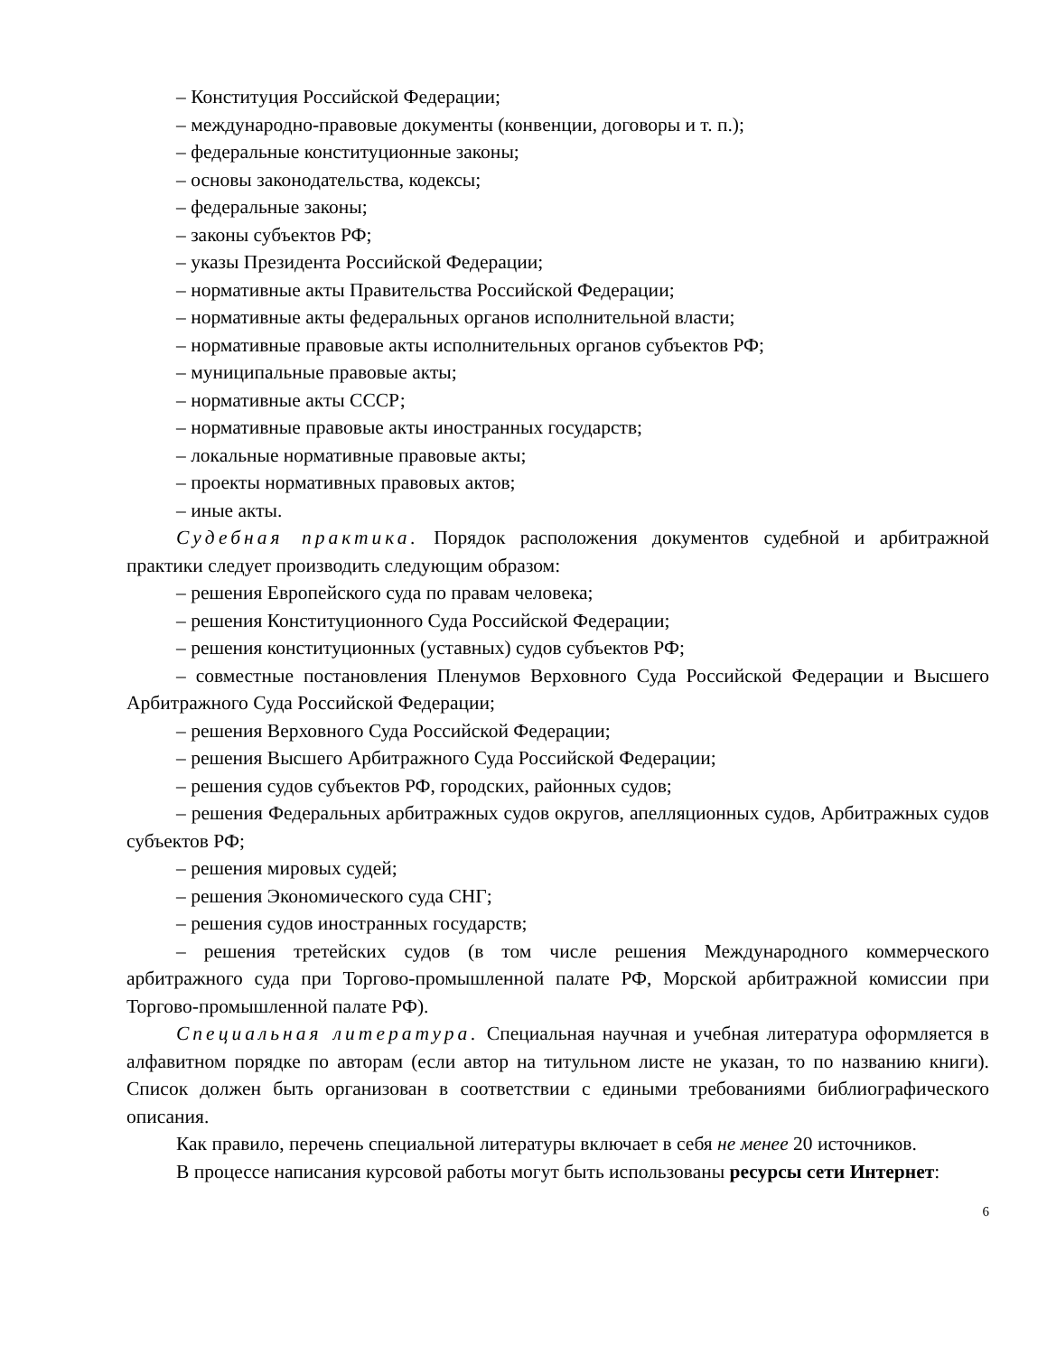– Конституция Российской Федерации;
– международно-правовые документы (конвенции, договоры и т. п.);
– федеральные конституционные законы;
– основы законодательства, кодексы;
– федеральные законы;
– законы субъектов РФ;
– указы Президента Российской Федерации;
– нормативные акты Правительства Российской Федерации;
– нормативные акты федеральных органов исполнительной власти;
– нормативные правовые акты исполнительных органов субъектов РФ;
– муниципальные правовые акты;
– нормативные акты СССР;
– нормативные правовые акты иностранных государств;
– локальные нормативные правовые акты;
– проекты нормативных правовых актов;
– иные акты.
Судебная практика. Порядок расположения документов судебной и арбитражной практики следует производить следующим образом:
– решения Европейского суда по правам человека;
– решения Конституционного Суда Российской Федерации;
– решения конституционных (уставных) судов субъектов РФ;
– совместные постановления Пленумов Верховного Суда Российской Федерации и Высшего Арбитражного Суда Российской Федерации;
– решения Верховного Суда Российской Федерации;
– решения Высшего Арбитражного Суда Российской Федерации;
– решения судов субъектов РФ, городских, районных судов;
– решения Федеральных арбитражных судов округов, апелляционных судов, Арбитражных судов субъектов РФ;
– решения мировых судей;
– решения Экономического суда СНГ;
– решения судов иностранных государств;
– решения третейских судов (в том числе решения Международного коммерческого арбитражного суда при Торгово-промышленной палате РФ, Морской арбитражной комиссии при Торгово-промышленной палате РФ).
Специальная литература. Специальная научная и учебная литература оформляется в алфавитном порядке по авторам (если автор на титульном листе не указан, то по названию книги). Список должен быть организован в соответствии с едиными требованиями библиографического описания.
Как правило, перечень специальной литературы включает в себя не менее 20 источников.
В процессе написания курсовой работы могут быть использованы ресурсы сети Интернет:
6